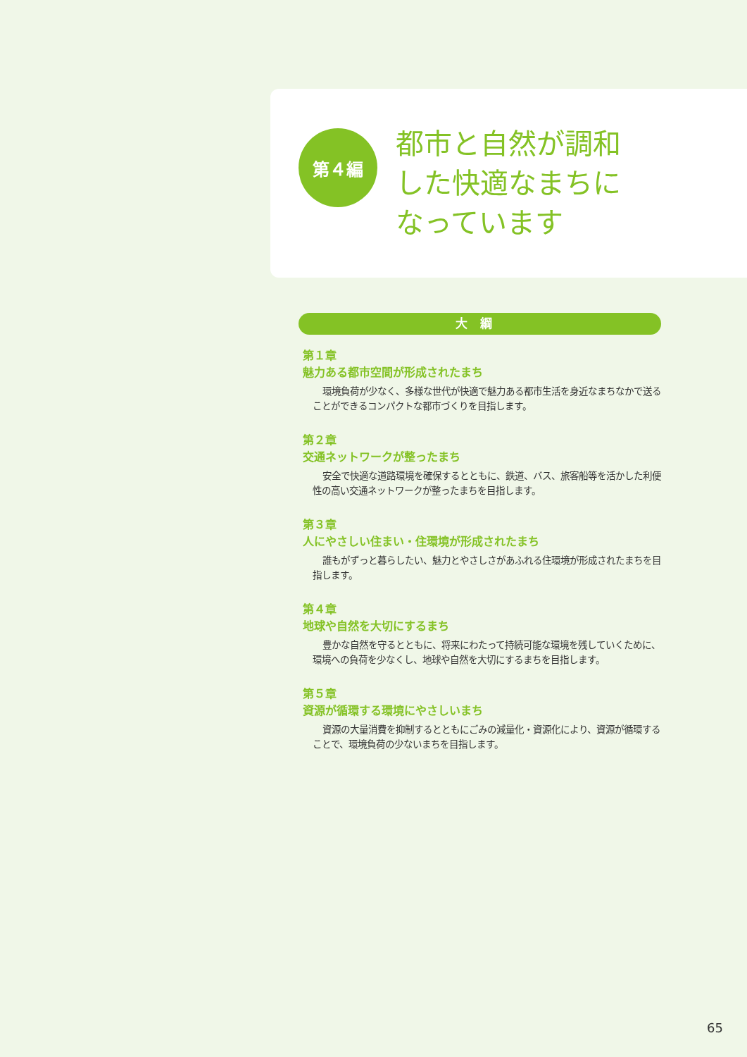第４編
都市と自然が調和
した快適なまちに
なっています
大綱
第１章
魅力ある都市空間が形成されたまち
環境負荷が少なく、多様な世代が快適で魅力ある都市生活を身近なまちなかで送ることができるコンパクトな都市づくりを目指します。
第２章
交通ネットワークが整ったまち
安全で快適な道路環境を確保するとともに、鉄道、バス、旅客船等を活かした利便性の高い交通ネットワークが整ったまちを目指します。
第３章
人にやさしい住まい・住環境が形成されたまち
誰もがずっと暮らしたい、魅力とやさしさがあふれる住環境が形成されたまちを目指します。
第４章
地球や自然を大切にするまち
豊かな自然を守るとともに、将来にわたって持続可能な環境を残していくために、環境への負荷を少なくし、地球や自然を大切にするまちを目指します。
第５章
資源が循環する環境にやさしいまち
資源の大量消費を抑制するとともにごみの減量化・資源化により、資源が循環することで、環境負荷の少ないまちを目指します。
65